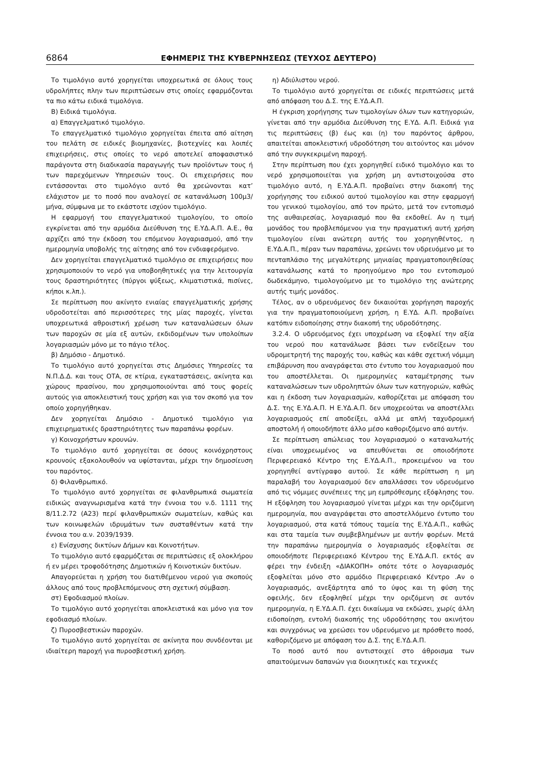6864 ΕΦΗΜΕΡΙΣ ΤΗΣ ΚΥΒΕΡΝΗΣΕΩΣ (ΤΕΥΧΟΣ ΔΕΥΤΕΡΟ)
Το τιμολόγιο αυτό χορηγείται υποχρεωτικά σε όλους τους υδρολήπτες πλην των περιπτώσεων στις οποίες εφαρμόζονται τα πιο κάτω ειδικά τιμολόγια.
Β) Ειδικά τιμολόγια.
α) Επαγγελματικό τιμολόγιο.
Το επαγγελματικό τιμολόγιο χορηγείται έπειτα από αίτηση του πελάτη σε ειδικές βιομηχανίες, βιοτεχνίες και λοιπές επιχειρήσεις, στις οποίες το νερό αποτελεί αποφασιστικό παράγοντα στη διαδικασία παραγωγής των προϊόντων τους ή των παρεχόμενων Υπηρεσιών τους. Οι επιχειρήσεις που εντάσσονται στο τιμολόγιο αυτό θα χρεώνονται κατ’ ελάχιστον με το ποσό που αναλογεί σε κατανάλωση 100μ3/μήνα, σύμφωνα με το εκάστοτε ισχύον τιμολόγιο.
Η εφαρμογή του επαγγελματικού τιμολογίου, το οποίο εγκρίνεται από την αρμόδια Διεύθυνση της Ε.ΥΔ.Α.Π. Α.Ε., θα αρχίζει από την έκδοση του επόμενου λογαριασμού, από την ημερομηνία υποβολής της αίτησης από τον ενδιαφερόμενο.
Δεν χορηγείται επαγγελματικό τιμολόγιο σε επιχειρήσεις που χρησιμοποιούν το νερό για υποβοηθητικές για την λειτουργία τους δραστηριότητες (πύργοι ψύξεως, κλιματιστικά, πισίνες, κήποι κ.λπ.).
Σε περίπτωση που ακίνητο ενιαίας επαγγελματικής χρήσης υδροδοτείται από περισσότερες της μίας παροχές, γίνεται υποχρεωτικά αθροιστική χρέωση των καταναλώσεων όλων των παροχών σε μία εξ αυτών, εκδιδομένων των υπολοίπων λογαριασμών μόνο με το πάγιο τέλος.
β) Δημόσιο - Δημοτικό.
Το τιμολόγιο αυτό χορηγείται στις Δημόσιες Υπηρεσίες τα Ν.Π.Δ.Δ. και τους ΟΤΑ, σε κτίρια, εγκαταστάσεις, ακίνητα και χώρους πρασίνου, που χρησιμοποιούνται από τους φορείς αυτούς για αποκλειστική τους χρήση και για τον σκοπό για τον οποίο χορηγήθηκαν.
Δεν χορηγείται Δημόσιο - Δημοτικό τιμολόγιο για επιχειρηματικές δραστηριότητες των παραπάνω φορέων.
γ) Κοινοχρήστων κρουνών.
Το τιμολόγιο αυτό χορηγείται σε όσους κοινόχρηστους κρουνούς εξακολουθούν να υφίστανται, μέχρι την δημοσίευση του παρόντος.
δ) Φιλανθρωπικό.
Το τιμολόγιο αυτό χορηγείται σε φιλανθρωπικά σωματεία ειδικώς αναγνωρισμένα κατά την έννοια του ν.δ. 1111 της 8/11.2.72 (Α23) περί φιλανθρωπικών σωματείων, καθώς και των κοινωφελών ιδρυμάτων των συσταθέντων κατά την έννοια του α.ν. 2039/1939.
ε) Ενίσχυσης δικτύων Δήμων και Κοινοτήτων.
Το τιμολόγιο αυτό εφαρμόζεται σε περιπτώσεις εξ ολοκλήρου ή εν μέρει τροφοδότησης Δημοτικών ή Κοινοτικών δικτύων.
Απαγορεύεται η χρήση του διατιθέμενου νερού για σκοπούς άλλους από τους προβλεπόμενους στη σχετική σύμβαση.
στ) Εφοδιασμού πλοίων.
Το τιμολόγιο αυτό χορηγείται αποκλειστικά και μόνο για τον εφοδιασμό πλοίων.
ζ) Πυροσβεστικών παροχών.
Το τιμολόγιο αυτό χορηγείται σε ακίνητα που συνδέονται με ιδιαίτερη παροχή για πυροσβεστική χρήση.
η) Αδιύλιστου νερού.
Το τιμολόγιο αυτό χορηγείται σε ειδικές περιπτώσεις μετά από απόφαση του Δ.Σ. της Ε.ΥΔ.Α.Π.
Η έγκριση χορήγησης των τιμολογίων όλων των κατηγοριών, γίνεται από την αρμόδια Διεύθυνση της Ε.ΥΔ. Α.Π. Ειδικά για τις περιπτώσεις (β) έως και (η) του παρόντος άρθρου, απαιτείται αποκλειστική υδροδότηση του αιτούντος και μόνον από την συγκεκριμένη παροχή.
Στην περίπτωση που έχει χορηγηθεί ειδικό τιμολόγιο και το νερό χρησιμοποιείται για χρήση μη αντιστοιχούσα στο τιμολόγιο αυτό, η Ε.ΥΔ.Α.Π. προβαίνει στην διακοπή της χορήγησης του ειδικού αυτού τιμολογίου και στην εφαρμογή του γενικού τιμολογίου, από τον πρώτο, μετά τον εντοπισμό της αυθαιρεσίας, λογαριασμό που θα εκδοθεί. Αν η τιμή μονάδος του προβλεπόμενου για την πραγματική αυτή χρήση τιμολογίου είναι ανώτερη αυτής του χορηγηθέντος, η Ε.ΥΔ.Α.Π., πέραν των παραπάνω, χρεώνει τον υδρευόμενο με το πενταπλάσιο της μεγαλύτερης μηνιαίας πραγματοποιηθείσας κατανάλωσης κατά το προηγούμενο προ του εντοπισμού δωδεκάμηνο, τιμολογούμενο με το τιμολόγιο της ανώτερης αυτής τιμής μονάδος.
Τέλος, αν ο υδρευόμενος δεν δικαιούται χορήγηση παροχής για την πραγματοποιούμενη χρήση, η Ε.ΥΔ. Α.Π. προβαίνει κατόπιν ειδοποίησης στην διακοπή της υδροδότησης.
3.2.4. Ο υδρευόμενος έχει υποχρέωση να εξοφλεί την αξία του νερού που κατανάλωσε βάσει των ενδείξεων του υδρομετρητή της παροχής του, καθώς και κάθε σχετική νόμιμη επιβάρυνση που αναγράφεται στο έντυπο του λογαριασμού που του αποστέλλεται. Οι ημερομηνίες καταμέτρησης των καταναλώσεων των υδροληπτών όλων των κατηγοριών, καθώς και η έκδοση των λογαριασμών, καθορίζεται με απόφαση του Δ.Σ. της Ε.ΥΔ.Α.Π. Η Ε.ΥΔ.Α.Π. δεν υποχρεούται να αποστέλλει λογαριασμούς επί αποδείξει, αλλά με απλή ταχυδρομική αποστολή ή οποιοδήποτε άλλο μέσο καθοριζόμενο από αυτήν.
Σε περίπτωση απώλειας του λογαριασμού ο καταναλωτής είναι υποχρεωμένος να απευθύνεται σε οποιοδήποτε Περιφερειακό Κέντρο της Ε.ΥΔ.Α.Π., προκειμένου να του χορηγηθεί αντίγραφο αυτού. Σε κάθε περίπτωση η μη παραλαβή του λογαριασμού δεν απαλλάσσει τον υδρευόμενο από τις νόμιμες συνέπειες της μη εμπρόθεσμης εξόφλησης του. Η εξόφληση του λογαριασμού γίνεται μέχρι και την οριζόμενη ημερομηνία, που αναγράφεται στο αποστελλόμενο έντυπο του λογαριασμού, στα κατά τόπους ταμεία της Ε.ΥΔ.Α.Π., καθώς και στα ταμεία των συμβεβλημένων με αυτήν φορέων. Μετά την παραπάνω ημερομηνία ο λογαριασμός εξοφλείται σε οποιοδήποτε Περιφερειακό Κέντρου της Ε.ΥΔ.Α.Π. εκτός αν φέρει την ένδειξη «ΔΙΑΚΟΠΗ» οπότε τότε ο λογαριασμός εξοφλείται μόνο στο αρμόδιο Περιφερειακό Κέντρο .Αν ο λογαριασμός, ανεξάρτητα από το ύψος και τη φύση της οφειλής, δεν εξοφληθεί μέχρι την οριζόμενη σε αυτόν ημερομηνία, η Ε.ΥΔ.Α.Π. έχει δικαίωμα να εκδώσει, χωρίς άλλη ειδοποίηση, εντολή διακοπής της υδροδότησης του ακινήτου και συγχρόνως να χρεώσει τον υδρευόμενο με πρόσθετο ποσό, καθοριζόμενο με απόφαση του Δ.Σ. της Ε.ΥΔ.Α.Π.
Το ποσό αυτό που αντιστοιχεί στο άθροισμα των απαιτούμενων δαπανών για διοικητικές και τεχνικές